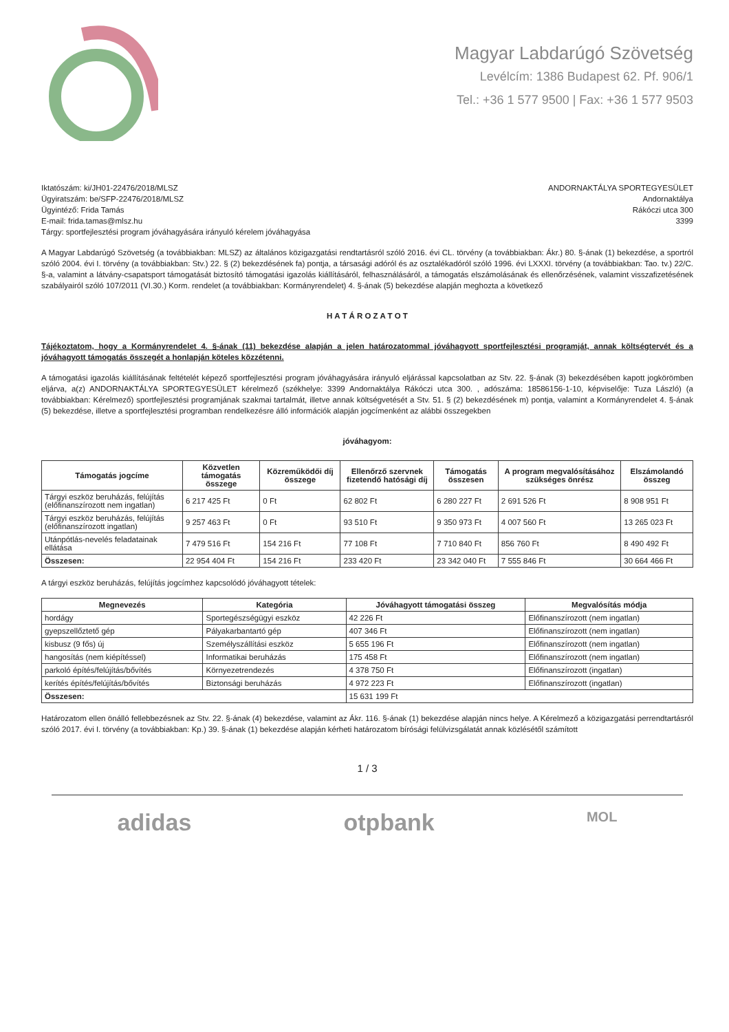Magyar Labdarúgó Szövetség
Levélcím: 1386 Budapest 62. Pf. 906/1
Tel.: +36 1 577 9500 | Fax: +36 1 577 9503
Iktatószám: ki/JH01-22476/2018/MLSZ
Ügyiratszám: be/SFP-22476/2018/MLSZ
Ügyintéző: Frida Tamás
E-mail: frida.tamas@mlsz.hu
Tárgy: sportfejlesztési program jóváhagyására irányuló kérelem jóváhagyása
ANDORNAKTÁLYA SPORTEGYESÜLET
Andornaktálya
Rákóczi utca 300
3399
A Magyar Labdarúgó Szövetség (a továbbiakban: MLSZ) az általános közigazgatási rendtartásról szóló 2016. évi CL. törvény (a továbbiakban: Ákr.) 80. §-ának (1) bekezdése, a sportról szóló 2004. évi I. törvény (a továbbiakban: Stv.) 22. § (2) bekezdésének fa) pontja, a társasági adóról és az osztalékadóról szóló 1996. évi LXXXI. törvény (a továbbiakban: Tao. tv.) 22/C. §-a, valamint a látvány-csapatsport támogatását biztosító támogatási igazolás kiállításáról, felhasználásáról, a támogatás elszámolásának és ellenőrzésének, valamint visszafizetésének szabályairól szóló 107/2011 (VI.30.) Korm. rendelet (a továbbiakban: Kormányrendelet) 4. §-ának (5) bekezdése alapján meghozta a következő
H A T Á R O Z A T O T
Tájékoztatom, hogy a Kormányrendelet 4. §-ának (11) bekezdése alapján a jelen határozatommal jóváhagyott sportfejlesztési programját, annak költségtervét és a jóváhagyott támogatás összegét a honlapján köteles közzétenni.
A támogatási igazolás kiállításának feltételét képező sportfejlesztési program jóváhagyására irányuló eljárással kapcsolatban az Stv. 22. §-ának (3) bekezdésében kapott jogkörömben eljárva, a(z) ANDORNAKTÁLYA SPORTEGYESÜLET kérelmező (székhelye: 3399 Andornaktálya Rákóczi utca 300. , adószáma: 18586156-1-10, képviselője: Tuza László) (a továbbiakban: Kérelmező) sportfejlesztési programjának szakmai tartalmát, illetve annak költségvetését a Stv. 51. § (2) bekezdésének m) pontja, valamint a Kormányrendelet 4. §-ának (5) bekezdése, illetve a sportfejlesztési programban rendelkezésre álló információk alapján jogcímenként az alábbi összegekben
jóváhagyom:
| Támogatás jogcíme | Közvetlen támogatás összege | Közreműködői díj összege | Ellenőrző szervnek fizetendő hatósági díj | Támogatás összesen | A program megvalósításához szükséges önrész | Elszámolandó összeg |
| --- | --- | --- | --- | --- | --- | --- |
| Tárgyi eszköz beruházás, felújítás (előfinanszírozott nem ingatlan) | 6 217 425 Ft | 0 Ft | 62 802 Ft | 6 280 227 Ft | 2 691 526 Ft | 8 908 951 Ft |
| Tárgyi eszköz beruházás, felújítás (előfinanszírozott ingatlan) | 9 257 463 Ft | 0 Ft | 93 510 Ft | 9 350 973 Ft | 4 007 560 Ft | 13 265 023 Ft |
| Utánpótlás-nevelés feladatainak ellátása | 7 479 516 Ft | 154 216 Ft | 77 108 Ft | 7 710 840 Ft | 856 760 Ft | 8 490 492 Ft |
| Összesen: | 22 954 404 Ft | 154 216 Ft | 233 420 Ft | 23 342 040 Ft | 7 555 846 Ft | 30 664 466 Ft |
A tárgyi eszköz beruházás, felújítás jogcímhez kapcsolódó jóváhagyott tételek:
| Megnevezés | Kategória | Jóváhagyott támogatási összeg | Megvalósítás módja |
| --- | --- | --- | --- |
| hordágy | Sportegészségügyi eszköz | 42 226 Ft | Előfinanszírozott (nem ingatlan) |
| gyepszellőztető gép | Pályakarbantartó gép | 407 346 Ft | Előfinanszírozott (nem ingatlan) |
| kisbusz (9 fős) új | Személyszállítási eszköz | 5 655 196 Ft | Előfinanszírozott (nem ingatlan) |
| hangosítás (nem kiépítéssel) | Informatikai beruházás | 175 458 Ft | Előfinanszírozott (nem ingatlan) |
| parkoló építés/felújítás/bővítés | Környezetrendezés | 4 378 750 Ft | Előfinanszírozott (ingatlan) |
| kerítés építés/felújítás/bővítés | Biztonsági beruházás | 4 972 223 Ft | Előfinanszírozott (ingatlan) |
| Összesen: | | 15 631 199 Ft | |
Határozatom ellen önálló fellebbezésnek az Stv. 22. §-ának (4) bekezdése, valamint az Ákr. 116. §-ának (1) bekezdése alapján nincs helye. A Kérelmező a közigazgatási perrendtartásról szóló 2017. évi I. törvény (a továbbiakban: Kp.) 39. §-ának (1) bekezdése alapján kérheti határozatom bírósági felülvizsgálatát annak közlésétől számított
1 / 3
adidas otpbank MOL